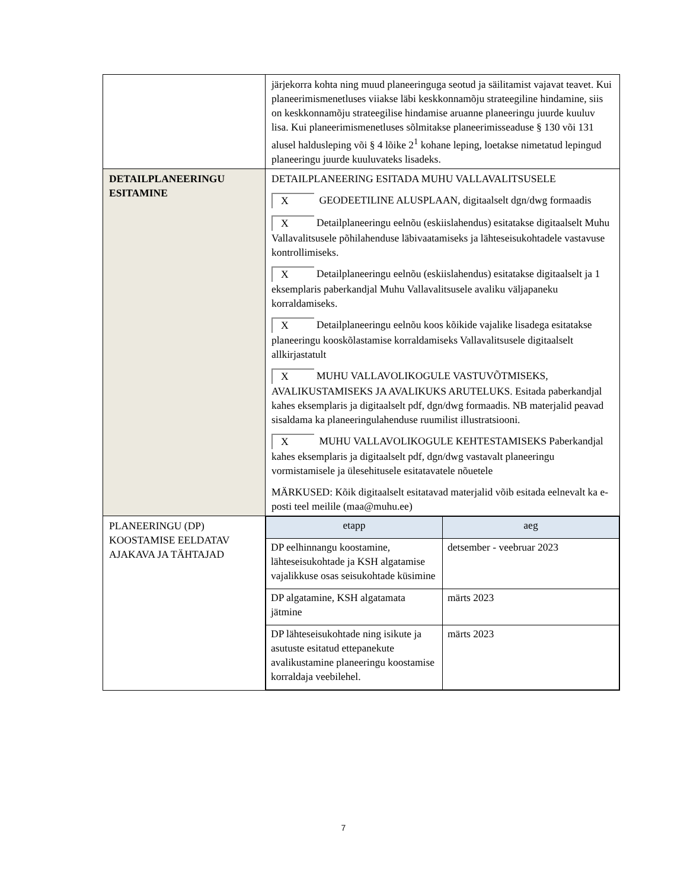| | järjekorra kohta ning muud planeeringuga seotud ja säilitamist vajavat teavet. Kui planeerimismenetluses viiakse läbi keskkonnamõju strateegiline hindamine, siis on keskkonnamõju strateegilise hindamise aruanne planeeringu juurde kuuluv lisa. Kui planeerimismenetluses sõlmitakse planeerimisseaduse § 130 või 131 alusel haldusleping või § 4 lõike 2<sup>1</sup> kohane leping, loetakse nimetatud lepingud planeeringu juurde kuuluvateks lisadeks. |
| DETAILPLANEERINGU ESITAMINE | DETAILPLANEERING ESITADA MUHU VALLAVALITSUSELE X GEODEETILINE ALUSPLAAN, digitaalselt dgn/dwg formaadis X Detailplaneeringu eelnõu (eskiislahendus) esitatakse digitaalselt Muhu Vallavalitsusele põhilahenduse läbivaatamiseks ja lähteseisukohtadele vastavuse kontrollimiseks. X Detailplaneeringu eelnõu (eskiislahendus) esitatakse digitaalselt ja 1 eksemplaris paberkandjal Muhu Vallavalitsusele avaliku väljapaneku korraldamiseks. X Detailplaneeringu eelnõu koos kõikide vajalike lisadega esitatakse planeeringu kooskõlastamise korraldamiseks Vallavalitsusele digitaalselt allkirjastatult X MUHU VALLAVOLIKOGULE VASTUVÕTMISEKS, AVALIKUSTAMISEKS JA AVALIKUKS ARUTELUKS. Esitada paberkandjal kahes eksemplaris ja digitaalselt pdf, dgn/dwg formaadis. NB materjalid peavad sisaldama ka planeeringulahenduse ruumilist illustratsiooni. X MUHU VALLAVOLIKOGULE KEHTESTAMISEKS Paberkandjal kahes eksemplaris ja digitaalselt pdf, dgn/dwg vastavalt planeeringu vormistamisele ja ülesehitusele esitatavatele nõuetele MÄRKUSED: Kõik digitaalselt esitatavad materjalid võib esitada eelnevalt ka e-posti teel meilile (maa@muhu.ee) |
| PLANEERINGU (DP) KOOSTAMISE EELDATAV AJAKAVA JA TÄHTAJAD | / etapp / aeg / / --- / --- / / DP eelhinnangu koostamine, lähteseisukohtade ja KSH algatamise vajalikkuse osas seisukohtade küsimine / detsember - veebruar 2023 / / DP algatamine, KSH algatamata jätmine / märts 2023 / / DP lähteseisukohtade ning isikute ja asutuste esitatud ettepanekute avalikustamine planeeringu koostamise korraldaja veebilehel. / märts 2023 / |
7